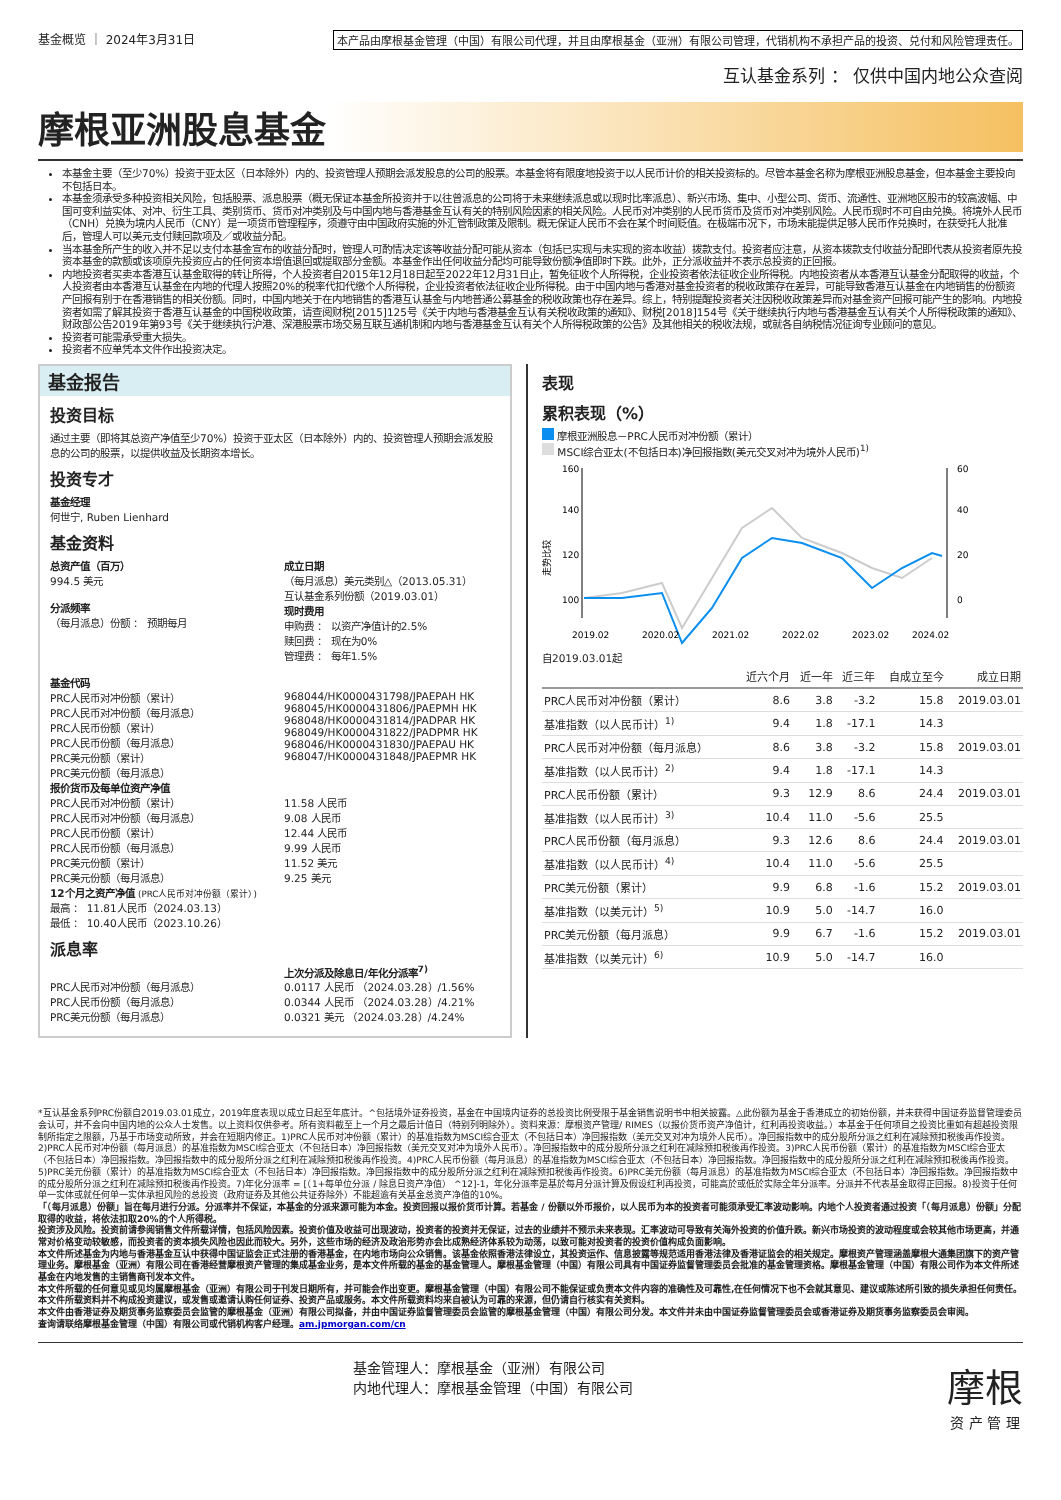基金概览 ｜ 2024年3月31日 本产品由摩根基金管理（中国）有限公司代理，并且由摩根基金（亚洲）有限公司管理，代销机构不承担产品的投资、兑付和风险管理责任。
互认基金系列 ： 仅供中国内地公众查阅
摩根亚洲股息基金
本基金主要（至少70%）投资于亚太区（日本除外）内的、投资管理人预期会派发股息的公司的股票。本基金将有限度地投资于以人民币计价的相关投资标的。尽管本基金名称为摩根亚洲股息基金，但本基金主要投向不包括日本。
本基金须承受多种投资相关风险，包括股票、派息股票（概无保证本基金所投资并于以往曾派息的公司将于未来继续派息或以现时比率派息）、新兴市场、集中、小型公司、货币、流通性、亚洲地区股市的较高波幅、中国可变利益实体、对冲、衍生工具、类别货币、货币对冲类别及与中国内地与香港基金互认有关的特别风险因素的相关风险。人民币对冲类别的人民币货币及货币对冲类别风险。人民币现时不可自由兑换。将境外人民币（CNH）兑换为境内人民币（CNY）是一项货币管理程序，须遵守由中国政府实施的外汇管制政策及限制。概无保证人民币不会在某个时间贬值。在极端市况下，市场未能提供足够人民币作兑换时，在获受托人批准后，管理人可以美元支付赎回款项及／或收益分配。
当本基金所产生的收入并不足以支付本基金宣布的收益分配时，管理人可酌情决定该等收益分配可能从资本（包括已实现与未实现的资本收益）拨款支付。投资者应注意，从资本拨款支付收益分配即代表从投资者原先投资本基金的款额或该项原先投资应占的任何资本增值退回或提取部分金额。本基金作出任何收益分配均可能导致份额净值即时下跌。此外，正分派收益并不表示总投资的正回报。
内地投资者买卖本香港互认基金取得的转让所得，个人投资者自2015年12月18日起至2022年12月31日止，暂免征收个人所得税，企业投资者依法征收企业所得税。内地投资者从本香港互认基金分配取得的收益，个人投资者由本香港互认基金在内地的代理人按照20%的税率代扣代缴个人所得税，企业投资者依法征收企业所得税。由于中国内地与香港对基金投资者的税收政策存在差异，可能导致香港互认基金在内地销售的份额资产回报有别于在香港销售的相关份额。同时，中国内地关于在内地销售的香港互认基金与内地普通公募基金的税收政策也存在差异。综上，特别提醒投资者关注因税收政策差异而对基金资产回报可能产生的影响。内地投资者如需了解其投资于香港互认基金的中国税收政策，请查阅财税[2015]125号《关于内地与香港基金互认有关税收政策的通知》、财税[2018]154号《关于继续执行内地与香港基金互认有关个人所得税政策的通知》、财政部公告2019年第93号《关于继续执行沪港、深港股票市场交易互联互通机制和内地与香港基金互认有关个人所得税政策的公告》及其他相关的税收法规，或就各自纳税情况征询专业顾问的意见。
投资者可能需承受重大损失。
投资者不应单凭本文件作出投资决定。
基金报告
投资目标
通过主要（即将其总资产净值至少70%）投资于亚太区（日本除外）内的、投资管理人预期会派发股息的公司的股票，以提供收益及长期资本增长。
投资专才
基金经理
何世宁, Ruben Lienhard
基金资料
总资产值（百万）
994.5 美元
分派频率
（每月派息）份额 ： 预期每月
成立日期
（每月派息）美元类别△（2013.05.31）
互认基金系列份额（2019.03.01）
现时费用
申购费 ： 以资产净值计的2.5%
赎回费 ： 现在为0%
管理费 ： 每年1.5%
基金代码
PRC人民币对冲份额（累计）
PRC人民币对冲份额（每月派息）
PRC人民币份额（累计）
PRC人民币份额（每月派息）
PRC美元份额（累计）
PRC美元份额（每月派息）
968044/HK0000431798/JPAEPAH HK
968045/HK0000431806/JPAEPMH HK
968048/HK0000431814/JPADPAR HK
968049/HK0000431822/JPADPMR HK
968046/HK0000431830/JPAEPAU HK
968047/HK0000431848/JPAEPMR HK
报价货币及每单位资产净值
PRC人民币对冲份额（累计）
PRC人民币对冲份额（每月派息）
PRC人民币份额（累计）
PRC人民币份额（每月派息）
PRC美元份额（累计）
PRC美元份额（每月派息）
11.58 人民币
9.08 人民币
12.44 人民币
9.99 人民币
11.52 美元
9.25 美元
12个月之资产净值 (PRC人民币对冲份额（累计）)
最高 ： 11.81人民币（2024.03.13）
最低 ： 10.40人民币（2023.10.26）
派息率
上次分派及除息日/年化分派率<sup>7)</sup>
PRC人民币对冲份额（每月派息）
0.0117 人民币 （2024.03.28）/1.56%
PRC人民币份额（每月派息）
0.0344 人民币 （2024.03.28）/4.21%
PRC美元份额（每月派息）
0.0321 美元 （2024.03.28）/4.24%
表现
累积表现（%）
摩根亚洲股息－PRC人民币对冲份额（累计）
MSCI综合亚太(不包括日本)净回报指数(美元交叉对冲为境外人民币)<sup>1)</sup>
走势比较
160
140
120
100
60
40
20
0
2019.02
2020.02
2021.02
2022.02
2023.02
2024.02
自2019.03.01起
| | 近六个月 | 近一年 | 近三年 | 自成立至今 | 成立日期 |
| --- | --- | --- | --- | --- | --- |
| PRC人民币对冲份额（累计） | 8.6 | 3.8 | -3.2 | 15.8 | 2019.03.01 |
| 基准指数（以人民币计）<sup>1)</sup> | 9.4 | 1.8 | -17.1 | 14.3 | |
| PRC人民币对冲份额（每月派息） | 8.6 | 3.8 | -3.2 | 15.8 | 2019.03.01 |
| 基准指数（以人民币计）<sup>2)</sup> | 9.4 | 1.8 | -17.1 | 14.3 | |
| PRC人民币份额（累计） | 9.3 | 12.9 | 8.6 | 24.4 | 2019.03.01 |
| 基准指数（以人民币计）<sup>3)</sup> | 10.4 | 11.0 | -5.6 | 25.5 | |
| PRC人民币份额（每月派息） | 9.3 | 12.6 | 8.6 | 24.4 | 2019.03.01 |
| 基准指数（以人民币计）<sup>4)</sup> | 10.4 | 11.0 | -5.6 | 25.5 | |
| PRC美元份额（累计） | 9.9 | 6.8 | -1.6 | 15.2 | 2019.03.01 |
| 基准指数（以美元计）<sup>5)</sup> | 10.9 | 5.0 | -14.7 | 16.0 | |
| PRC美元份额（每月派息） | 9.9 | 6.7 | -1.6 | 15.2 | 2019.03.01 |
| 基准指数（以美元计）<sup>6)</sup> | 10.9 | 5.0 | -14.7 | 16.0 | |
*互认基金系列PRC份额自2019.03.01成立，2019年度表现以成立日起至年底计。^包括境外证券投资，基金在中国境内证券的总投资比例受限于基金销售说明书中相关披露。△此份额为基金于香港成立的初始份额，并未获得中国证券监督管理委员会认可，并不会向中国内地的公众人士发售。以上资料仅供参考。所有资料截至上一个月之最后计值日（特别列明除外）。资料来源：摩根资产管理/ RIMES（以报价货币资产净值计，红利再投资收益。）本基金于任何项目之投资比重如有超越投资限制所指定之限额，乃基于市场变动所致，并会在短期内修正。1)PRC人民币对冲份额（累计）的基准指数为MSCI综合亚太（不包括日本）净回报指数（美元交叉对冲为境外人民币）。净回报指数中的成分股所分派之红利在减除预扣税後再作投资。2)PRC人民币对冲份额（每月派息）的基准指数为MSCI综合亚太（不包括日本）净回报指数（美元交叉对冲为境外人民币）。净回报指数中的成分股所分派之红利在减除预扣税後再作投资。3)PRC人民币份额（累计）的基准指数为MSCI综合亚太（不包括日本）净回报指数。净回报指数中的成分股所分派之红利在减除预扣税後再作投资。4)PRC人民币份额（每月派息）的基准指数为MSCI综合亚太（不包括日本）净回报指数。净回报指数中的成分股所分派之红利在减除预扣税後再作投资。5)PRC美元份额（累计）的基准指数为MSCI综合亚太（不包括日本）净回报指数。净回报指数中的成分股所分派之红利在减除预扣税後再作投资。6)PRC美元份额（每月派息）的基准指数为MSCI综合亚太（不包括日本）净回报指数。净回报指数中的成分股所分派之红利在减除预扣税後再作投资。7)年化分派率 = [（1+每单位分派 / 除息日资产净值） ^12]-1，年化分派率是基於每月分派计算及假设红利再投资，可能高於或低於实际全年分派率。分派并不代表基金取得正回报。8)投资于任何单一实体或就任何单一实体承担风险的总投资（政府证券及其他公共证券除外）不能超逾有关基金总资产净值的10%。
「（每月派息）份额」旨在每月进行分派。分派率并不保证，本基金的分派来源可能为本金。投资回报以报价货币计算。若基金 / 份额以外币报价，以人民币为本的投资者可能须承受汇率波动影响。内地个人投资者通过投资「（每月派息）份额」分配取得的收益，将依法扣取20%的个人所得税。
投资涉及风险。投资前请参阅销售文件所载详情，包括风险因素。投资价值及收益可出现波动，投资者的投资并无保证，过去的业绩并不预示未来表现。汇率波动可导致有关海外投资的价值升跌。新兴市场投资的波动程度或会较其他市场更高，并通常对价格变动较敏感，而投资者的资本损失风险也因此而较大。另外，这些市场的经济及政治形势亦会比成熟经济体系较为动荡，以致可能对投资者的投资价值构成负面影响。
本文件所述基金为内地与香港基金互认中获得中国证监会正式注册的香港基金，在内地市场向公众销售。该基金依照香港法律设立，其投资运作、信息披露等规范适用香港法律及香港证监会的相关规定。摩根资产管理涵盖摩根大通集团旗下的资产管理业务。摩根基金（亚洲）有限公司在香港经营摩根资产管理的集成基金业务，是本文件所载的基金的基金管理人。摩根基金管理（中国）有限公司具有中国证券监督管理委员会批准的基金管理资格。摩根基金管理（中国）有限公司作为本文件所述基金在内地发售的主销售商刊发本文件。
本文件所载的任何意见或见均属摩根基金（亚洲）有限公司于刊发日期所有，并可能会作出变更。摩根基金管理（中国）有限公司不能保证或负责本文件内容的准确性及可靠性,在任何情况下也不会就其意见、建议或陈述所引致的损失承担任何责任。
本文件所载资料并不构成投资建议，或发售或邀请认购任何证券、投资产品或服务。本文件所载资料均来自被认为可靠的来源，但仍请自行核实有关资料。
本文件由香港证券及期货事务监察委员会监管的摩根基金（亚洲）有限公司拟备，并由中国证券监督管理委员会监管的摩根基金管理（中国）有限公司分发。本文件并未由中国证券监督管理委员会或香港证券及期货事务监察委员会审阅。
查询请联络摩根基金管理（中国）有限公司或代销机构客户经理。am.jpmorgan.com/cn
基金管理人：摩根基金（亚洲）有限公司
内地代理人：摩根基金管理（中国）有限公司
摩根
资 产 管 理